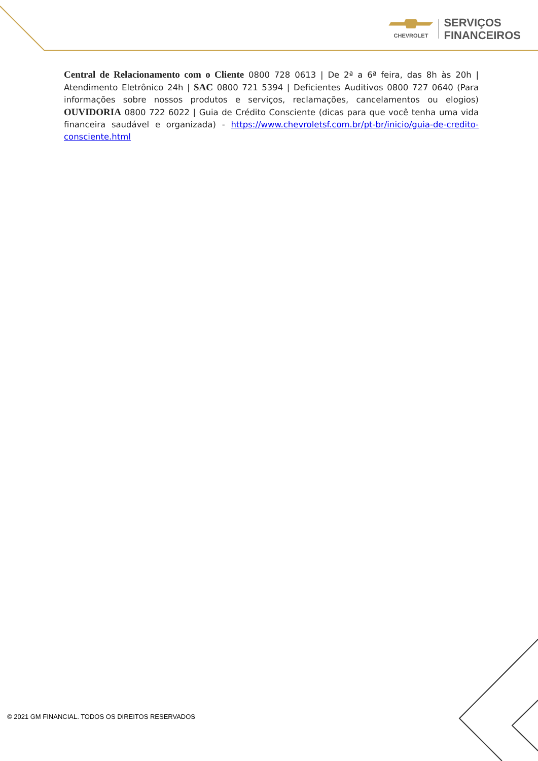CHEVROLET
SERVIÇOS
FINANCEIROS
Central de Relacionamento com o Cliente 0800 728 0613 | De 2ª a 6ª feira, das 8h às 20h | Atendimento Eletrônico 24h | SAC 0800 721 5394 | Deficientes Auditivos 0800 727 0640 (Para informações sobre nossos produtos e serviços, reclamações, cancelamentos ou elogios) OUVIDORIA 0800 722 6022 | Guia de Crédito Consciente (dicas para que você tenha uma vida financeira saudável e organizada) - https://www.chevroletsf.com.br/pt-br/inicio/guia-de-credito-consciente.html
© 2021 GM FINANCIAL. TODOS OS DIREITOS RESERVADOS